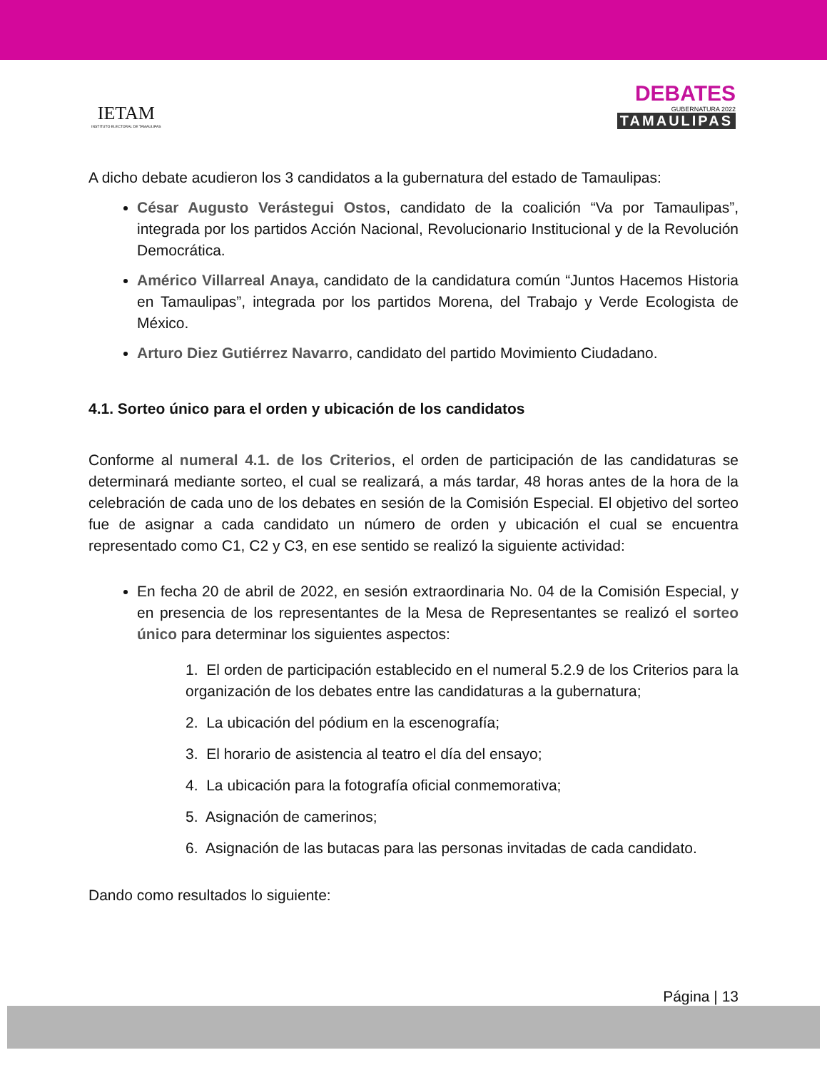IETAM
INSTITUTO ELECTORAL DE TAMAULIPAS
DEBATES
GUBERNATURA 2022
TAMAULIPAS
A dicho debate acudieron los 3 candidatos a la gubernatura del estado de Tamaulipas:
César Augusto Verástegui Ostos, candidato de la coalición “Va por Tamaulipas”, integrada por los partidos Acción Nacional, Revolucionario Institucional y de la Revolución Democrática.
Américo Villarreal Anaya, candidato de la candidatura común “Juntos Hacemos Historia en Tamaulipas”, integrada por los partidos Morena, del Trabajo y Verde Ecologista de México.
Arturo Diez Gutiérrez Navarro, candidato del partido Movimiento Ciudadano.
4.1. Sorteo único para el orden y ubicación de los candidatos
Conforme al numeral 4.1. de los Criterios, el orden de participación de las candidaturas se determinará mediante sorteo, el cual se realizará, a más tardar, 48 horas antes de la hora de la celebración de cada uno de los debates en sesión de la Comisión Especial. El objetivo del sorteo fue de asignar a cada candidato un número de orden y ubicación el cual se encuentra representado como C1, C2 y C3, en ese sentido se realizó la siguiente actividad:
En fecha 20 de abril de 2022, en sesión extraordinaria No. 04 de la Comisión Especial, y en presencia de los representantes de la Mesa de Representantes se realizó el sorteo único para determinar los siguientes aspectos:
1. El orden de participación establecido en el numeral 5.2.9 de los Criterios para la organización de los debates entre las candidaturas a la gubernatura;
2. La ubicación del pódium en la escenografía;
3. El horario de asistencia al teatro el día del ensayo;
4. La ubicación para la fotografía oficial conmemorativa;
5. Asignación de camerinos;
6. Asignación de las butacas para las personas invitadas de cada candidato.
Dando como resultados lo siguiente:
Página | 13